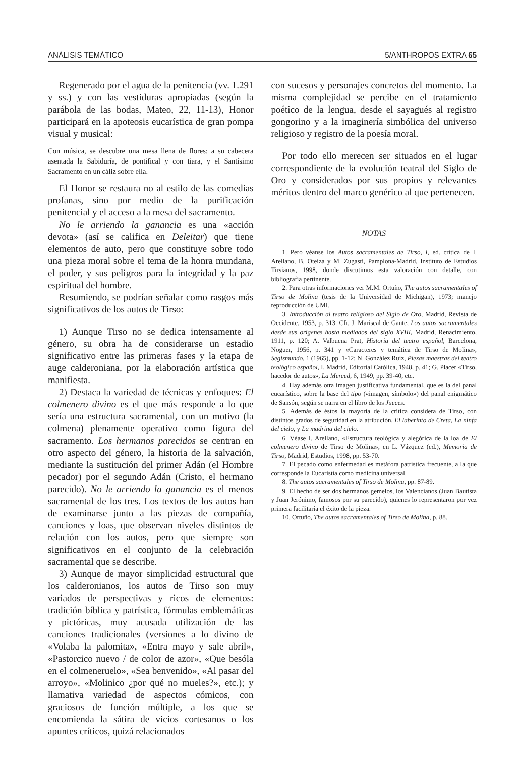ANÁLISIS TEMÁTICO 5/ANTHROPOS EXTRA 65
Regenerado por el agua de la penitencia (vv. 1.291 y ss.) y con las vestiduras apropiadas (según la parábola de las bodas, Mateo, 22, 11-13), Honor participará en la apoteosis eucarística de gran pompa visual y musical:
Con música, se descubre una mesa llena de flores; a su cabecera asentada la Sabiduría, de pontifical y con tiara, y el Santísimo Sacramento en un cáliz sobre ella.
El Honor se restaura no al estilo de las comedias profanas, sino por medio de la purificación penitencial y el acceso a la mesa del sacramento.
No le arriendo la ganancia es una «acción devota» (así se califica en Deleitar) que tiene elementos de auto, pero que constituye sobre todo una pieza moral sobre el tema de la honra mundana, el poder, y sus peligros para la integridad y la paz espiritual del hombre.
Resumiendo, se podrían señalar como rasgos más significativos de los autos de Tirso:
1) Aunque Tirso no se dedica intensamente al género, su obra ha de considerarse un estadio significativo entre las primeras fases y la etapa de auge calderoniana, por la elaboración artística que manifiesta.
2) Destaca la variedad de técnicas y enfoques: El colmenero divino es el que más responde a lo que sería una estructura sacramental, con un motivo (la colmena) plenamente operativo como figura del sacramento. Los hermanos parecidos se centran en otro aspecto del género, la historia de la salvación, mediante la sustitución del primer Adán (el Hombre pecador) por el segundo Adán (Cristo, el hermano parecido). No le arriendo la ganancia es el menos sacramental de los tres. Los textos de los autos han de examinarse junto a las piezas de compañía, canciones y loas, que observan niveles distintos de relación con los autos, pero que siempre son significativos en el conjunto de la celebración sacramental que se describe.
3) Aunque de mayor simplicidad estructural que los calderonianos, los autos de Tirso son muy variados de perspectivas y ricos de elementos: tradición bíblica y patrística, fórmulas emblemáticas y pictóricas, muy acusada utilización de las canciones tradicionales (versiones a lo divino de «Volaba la palomita», «Entra mayo y sale abril», «Pastorcico nuevo / de color de azor», «Que besóla en el colmeneruelo», «Sea benvenido», «Al pasar del arroyo», «Molinico ¿por qué no mueles?», etc.); y llamativa variedad de aspectos cómicos, con graciosos de función múltiple, a los que se encomienda la sátira de vicios cortesanos o los apuntes críticos, quizá relacionados
con sucesos y personajes concretos del momento. La misma complejidad se percibe en el tratamiento poético de la lengua, desde el sayagués al registro gongorino y a la imaginería simbólica del universo religioso y registro de la poesía moral.
Por todo ello merecen ser situados en el lugar correspondiente de la evolución teatral del Siglo de Oro y considerados por sus propios y relevantes méritos dentro del marco genérico al que pertenecen.
NOTAS
1. Pero véanse los Autos sacramentales de Tirso, I, ed. crítica de I. Arellano, B. Oteiza y M. Zugasti, Pamplona-Madrid, Instituto de Estudios Tirsianos, 1998, donde discutimos esta valoración con detalle, con bibliografía pertinente.
2. Para otras informaciones ver M.M. Ortuño, The autos sacramentales of Tirso de Molina (tesis de la Universidad de Michigan), 1973; manejo reproducción de UMI.
3. Introducción al teatro religioso del Siglo de Oro, Madrid, Revista de Occidente, 1953, p. 313. Cfr. J. Mariscal de Gante, Los autos sacramentales desde sus orígenes hasta mediados del siglo XVIII, Madrid, Renacimiento, 1911, p. 120; A. Valbuena Prat, Historia del teatro español, Barcelona, Noguer, 1956, p. 341 y «Caracteres y temática de Tirso de Molina», Segismundo, 1 (1965), pp. 1-12; N. González Ruiz, Piezas maestras del teatro teológico español, I, Madrid, Editorial Católica, 1948, p. 41; G. Placer «Tirso, hacedor de autos», La Merced, 6, 1949, pp. 39-40, etc.
4. Hay además otra imagen justificativa fundamental, que es la del panal eucarístico, sobre la base del tipo («imagen, símbolo») del panal enigmático de Sansón, según se narra en el libro de los Jueces.
5. Además de éstos la mayoría de la crítica considera de Tirso, con distintos grados de seguridad en la atribución, El laberinto de Creta, La ninfa del cielo, y La madrina del cielo.
6. Véase I. Arellano, «Estructura teológica y alegórica de la loa de El colmenero divino de Tirso de Molina», en L. Vázquez (ed.), Memoria de Tirso, Madrid, Estudios, 1998, pp. 53-70.
7. El pecado como enfermedad es metáfora patrística frecuente, a la que corresponde la Eucaristía como medicina universal.
8. The autos sacramentales of Tirso de Molina, pp. 87-89.
9. El hecho de ser dos hermanos gemelos, los Valencianos (Juan Bautista y Juan Jerónimo, famosos por su parecido), quienes lo representaron por vez primera facilitaría el éxito de la pieza.
10. Ortuño, The autos sacramentales of Tirso de Molina, p. 88.